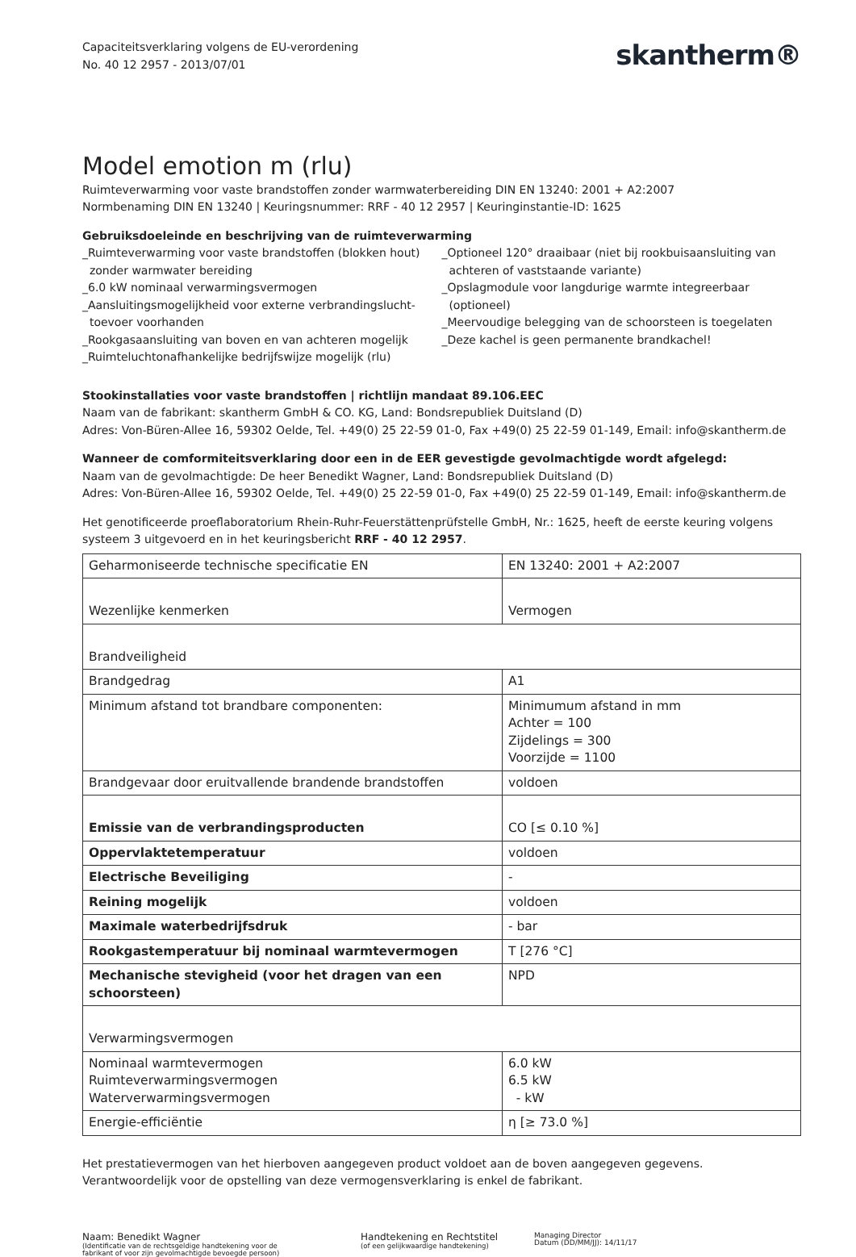Capaciteitsverklaring volgens de EU-verordening
No. 40 12 2957 - 2013/07/01
skantherm®
Model emotion m (rlu)
Ruimteverwarming voor vaste brandstoffen zonder warmwaterbereiding DIN EN 13240: 2001 + A2:2007
Normbenaming DIN EN 13240 | Keuringsnummer: RRF - 40 12 2957 | Keuringinstantie-ID: 1625
Gebruiksdoeleinde en beschrijving van de ruimteverwarming
_Ruimteverwarming voor vaste brandstoffen (blokken hout)
zonder warmwater bereiding
_6.0 kW nominaal verwarmingsvermogen
_Aansluitingsmogelijkheid voor externe verbrandingslucht-
toevoer voorhanden
_Rookgasaansluiting van boven en van achteren mogelijk
_Ruimteluchtonafhankelijke bedrijfswijze mogelijk (rlu)
_Optioneel 120° draaibaar (niet bij rookbuisaansluiting van
achteren of vaststaande variante)
_Opslagmodule voor langdurige warmte integreerbaar
(optioneel)
_Meervoudige belegging van de schoorsteen is toegelaten
_Deze kachel is geen permanente brandkachel!
Stookinstallaties voor vaste brandstoffen | richtlijn mandaat 89.106.EEC
Naam van de fabrikant: skantherm GmbH & CO. KG, Land: Bondsrepubliek Duitsland (D)
Adres: Von-Büren-Allee 16, 59302 Oelde, Tel. +49(0) 25 22-59 01-0, Fax +49(0) 25 22-59 01-149, Email: info@skantherm.de
Wanneer de comformiteitsverklaring door een in de EER gevestigde gevolmachtigde wordt afgelegd:
Naam van de gevolmachtigde: De heer Benedikt Wagner, Land: Bondsrepubliek Duitsland (D)
Adres: Von-Büren-Allee 16, 59302 Oelde, Tel. +49(0) 25 22-59 01-0, Fax +49(0) 25 22-59 01-149, Email: info@skantherm.de
Het genotificeerde proeflaboratorium Rhein-Ruhr-Feuerstättenprüfstelle GmbH, Nr.: 1625, heeft de eerste keuring volgens systeem 3 uitgevoerd en in het keuringsbericht RRF - 40 12 2957.
| Geharmoniseerde technische specificatie EN | EN 13240: 2001 + A2:2007 |
| Wezenlijke kenmerken | Vermogen |
| Brandveiligheid | |
| Brandgedrag | A1 |
| Minimum afstand tot brandbare componenten: | Minimumum afstand in mm Achter = 100 Zijdelings = 300 Voorzijde = 1100 |
| Brandgevaar door eruitvallende brandende brandstoffen | voldoen |
| Emissie van de verbrandingsproducten | CO [≤ 0.10 %] |
| Oppervlaktetemperatuur | voldoen |
| Electrische Beveiliging | - |
| Reining mogelijk | voldoen |
| Maximale waterbedrijfsdruk | - bar |
| Rookgastemperatuur bij nominaal warmtevermogen | T [276 °C] |
| Mechanische stevigheid (voor het dragen van een schoorsteen) | NPD |
| Verwarmingsvermogen | |
| Nominaal warmtevermogen Ruimteverwarmingsvermogen Waterverwarmingsvermogen | 6.0 kW 6.5 kW - kW |
| Energie-efficiëntie | η [≥ 73.0 %] |
Het prestatievermogen van het hierboven aangegeven product voldoet aan de boven aangegeven gegevens.
Verantwoordelijk voor de opstelling van deze vermogensverklaring is enkel de fabrikant.
Naam: Benedikt Wagner
(Identificatie van de rechtsgeldige handtekening voor de
fabrikant of voor zijn gevolmachtigde bevoegde persoon)
Handtekening en Rechtstitel
(of een gelijkwaardige handtekening)
Managing Director
Datum (DD/MM/JJ): 14/11/17